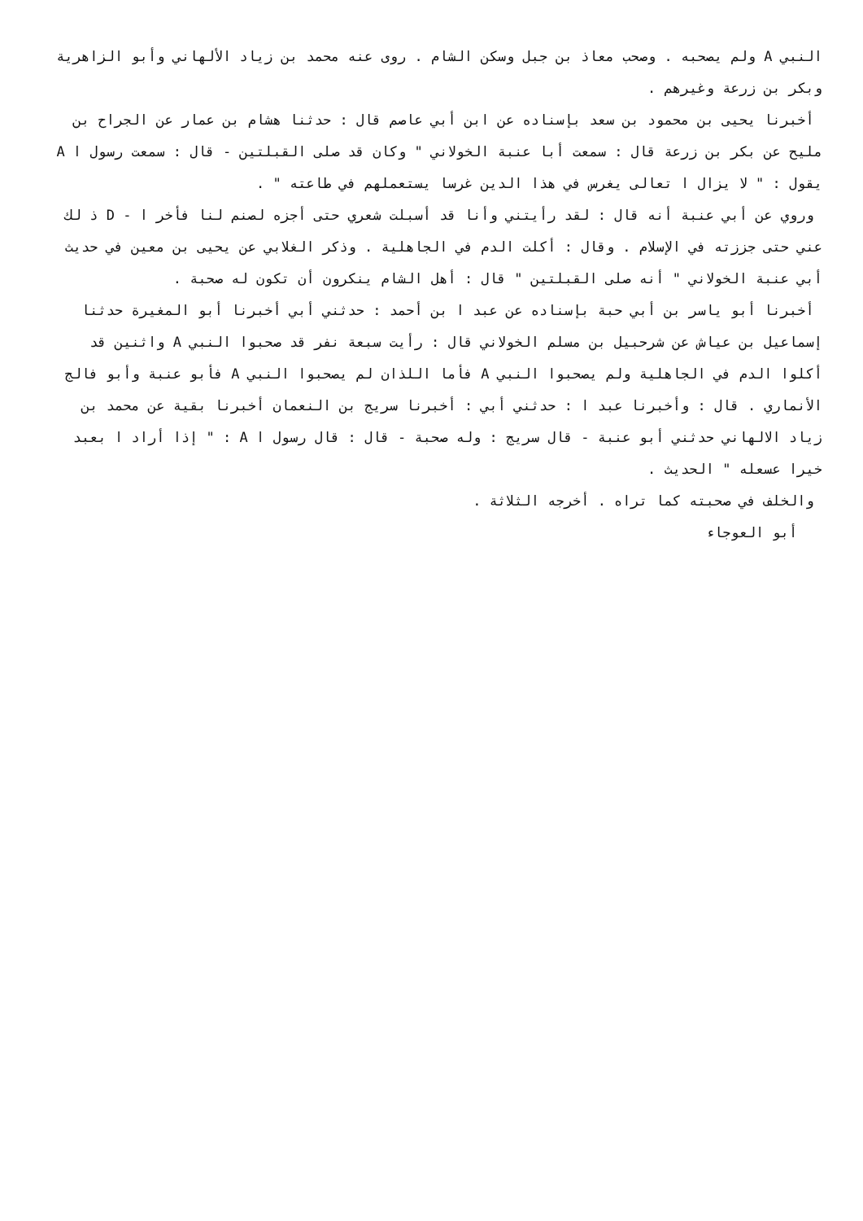النبي A ولم يصحبه . وصحب معاذ بن جبل وسكن الشام . روى عنه محمد بن زياد الألهاني وأبو الزاهرية وبكر بن زرعة وغيرهم .
أخبرنا يحيى بن محمود بن سعد بإسناده عن ابن أبي عاصم قال : حدثنا هشام بن عمار عن الجراح بن مليح عن بكر بن زرعة قال : سمعت أبا عنبة الخولاني " وكان قد صلى القبلتين - قال : سمعت رسول ا A يقول : " لا يزال ا تعالى يغرس في هذا الدين غرسا يستعملهم في طاعته " .
وروي عن أبي عنبة أنه قال : لقد رأيتني وأنا قد أسبلت شعري حتى أجزه لصنم لنا فأخر ا - D ذ لك عني حتى جززته في الإسلام . وقال : أكلت الدم في الجاهلية . وذكر الغلابي عن يحيى بن معين في حديث أبي عنبة الخولاني " أنه صلى القبلتين " قال : أهل الشام ينكرون أن تكون له صحبة .
أخبرنا أبو ياسر بن أبي حبة بإسناده عن عبد ا بن أحمد : حدثني أبي أخبرنا أبو المغيرة حدثنا إسماعيل بن عياش عن شرحبيل بن مسلم الخولاني قال : رأيت سبعة نفر قد صحبوا النبي A واثنين قد أكلوا الدم في الجاهلية ولم يصحبوا النبي A فأما اللذان لم يصحبوا النبي A فأبو عنبة وأبو فالج الأنماري . قال : وأخبرنا عبد ا : حدثني أبي : أخبرنا سريج بن النعمان أخبرنا بقية عن محمد بن زياد الالهاني حدثني أبو عنبة - قال سريج : وله صحبة - قال : قال رسول ا A : " إذا أراد ا بعبد خيرا عسعله " الحديث .
والخلف في صحبته كما تراه . أخرجه الثلاثة .
أبو العوجاء